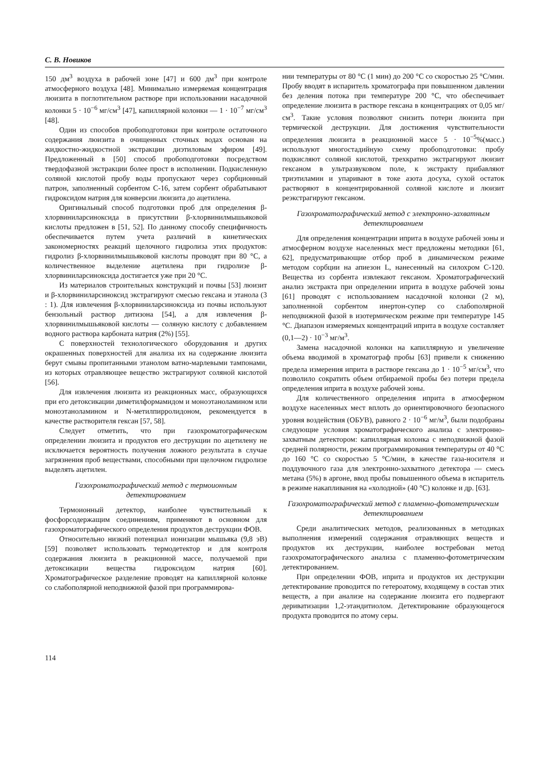С. В. Новиков
150 дм<sup>3</sup> воздуха в рабочей зоне [47] и 600 дм<sup>3</sup> при контроле атмосферного воздуха [48]. Минимально измеряемая концентрация люизита в поглотительном растворе при использовании насадочной колонки 5 · 10<sup>−6</sup> мг/см<sup>3</sup> [47], капиллярной колонки — 1 · 10<sup>−7</sup> мг/см<sup>3</sup> [48].
Один из способов пробоподготовки при контроле остаточного содержания люизита в очищенных сточных водах основан на жидкостно-жидкостной экстракции диэтиловым эфиром [49]. Предложенный в [50] способ пробоподготовки посредством твердофазной экстракции более прост в исполнении. Подкисленную соляной кислотой пробу воды пропускают через сорбционный патрон, заполненный сорбентом С-16, затем сорбент обрабатывают гидроксидом натрия для конверсии люизита до ацетилена.
Оригинальный способ подготовки проб для определения β-хлорвиниларсиноксида в присутствии β-хлорвинилмышьяковой кислоты предложен в [51, 52]. По данному способу специфичность обеспечивается путем учета различий в кинетических закономерностях реакций щелочного гидролиза этих продуктов: гидролиз β-хлорвинилмышьяковой кислоты проводят при 80 °С, а количественное выделение ацетилена при гидролизе β-хлорвиниларсиноксида достигается уже при 20 °С.
Из материалов строительных конструкций и почвы [53] люизит и β-хлорвиниларсиноксид экстрагируют смесью гексана и этанола (3 : 1). Для извлечения β-хлорвиниларсиноксида из почвы используют бензольный раствор дитизона [54], а для извлечения β-хлорвинилмышьяковой кислоты — соляную кислоту с добавлением водного раствора карбоната натрия (2%) [55].
С поверхностей технологического оборудования и других окрашенных поверхностей для анализа их на содержание люизита берут смывы пропитанными этанолом ватно-марлевыми тампонами, из которых отравляющее вещество экстрагируют соляной кислотой [56].
Для извлечения люизита из реакционных масс, образующихся при его детоксикации диметилформамидом и моноэтаноламином или моноэтаноламином и N-метилпирролидоном, рекомендуется в качестве растворителя гексан [57, 58].
Следует отметить, что при газохроматографическом определении люизита и продуктов его деструкции по ацетилену не исключается вероятность получения ложного результата в случае загрязнения проб веществами, способными при щелочном гидролизе выделять ацетилен.
Газохроматографический метод с термоионным детектированием
Термоионный детектор, наиболее чувствительный к фосфорсодержащим соединениям, применяют в основном для газохроматографического определения продуктов деструкции ФОВ.
Относительно низкий потенциал ионизации мышьяка (9,8 эВ) [59] позволяет использовать термодетектор и для контроля содержания люизита в реакционной массе, получаемой при детоксикации вещества гидроксидом натрия [60]. Хроматографическое разделение проводят на капиллярной колонке со слабополярной неподвижной фазой при программирова-
нии температуры от 80 °С (1 мин) до 200 °С со скоростью 25 °С/мин. Пробу вводят в испаритель хроматографа при повышенном давлении без деления потока при температуре 200 °С, что обеспечивает определение люизита в растворе гексана в концентрациях от 0,05 мг/см<sup>3</sup>. Такие условия позволяют снизить потери люизита при термической деструкции. Для достижения чувствительности определения люизита в реакционной массе 5 · 10<sup>−5</sup>%(масс.) используют многостадийную схему пробоподготовки: пробу подкисляют соляной кислотой, трехкратно экстрагируют люизит гексаном в ультразвуковом поле, к экстракту прибавляют триэтиламин и упаривают в токе азота досуха, сухой остаток растворяют в концентрированной соляной кислоте и люизит реэкстрагируют гексаном.
Газохроматографический метод с электронно-захватным детектированием
Для определения концентрации иприта в воздухе рабочей зоны и атмосферном воздухе населенных мест предложены методики [61, 62], предусматривающие отбор проб в динамическом режиме методом сорбции на апиезон L, нанесенный на силохром С-120. Вещества из сорбента извлекают гексаном. Хроматографический анализ экстракта при определении иприта в воздухе рабочей зоны [61] проводят с использованием насадочной колонки (2 м), заполненной сорбентом инертон-супер со слабополярной неподвижной фазой в изотермическом режиме при температуре 145 °С. Диапазон измеряемых концентраций иприта в воздухе составляет (0,1—2) · 10<sup>−3</sup> мг/м<sup>3</sup>.
Замена насадочной колонки на капиллярную и увеличение объема вводимой в хроматограф пробы [63] привели к снижению предела измерения иприта в растворе гексана до 1 · 10<sup>−5</sup> мг/см<sup>3</sup>, что позволило сократить объем отбираемой пробы без потери предела определения иприта в воздухе рабочей зоны.
Для количественного определения иприта в атмосферном воздухе населенных мест вплоть до ориентировочного безопасного уровня воздействия (ОБУВ), равного 2 · 10<sup>−6</sup> мг/м<sup>3</sup>, были подобраны следующие условия хроматографического анализа с электронно-захватным детектором: капиллярная колонка с неподвижной фазой средней полярности, режим программирования температуры от 40 °С до 160 °С со скоростью 5 °С/мин, в качестве газа-носителя и поддувочного газа для электронно-захватного детектора — смесь метана (5%) в аргоне, ввод пробы повышенного объема в испаритель в режиме накапливания на «холодной» (40 °С) колонке и др. [63].
Газохроматографический метод с пламенно-фотометрическим детектированием
Среди аналитических методов, реализованных в методиках выполнения измерений содержания отравляющих веществ и продуктов их деструкции, наиболее востребован метод газохроматографического анализа с пламенно-фотометрическим детектированием.
При определении ФОВ, иприта и продуктов их деструкции детектирование проводится по гетероатому, входящему в состав этих веществ, а при анализе на содержание люизита его подвергают дериватизации 1,2-этандитиолом. Детектирование образующегося продукта проводится по атому серы.
114